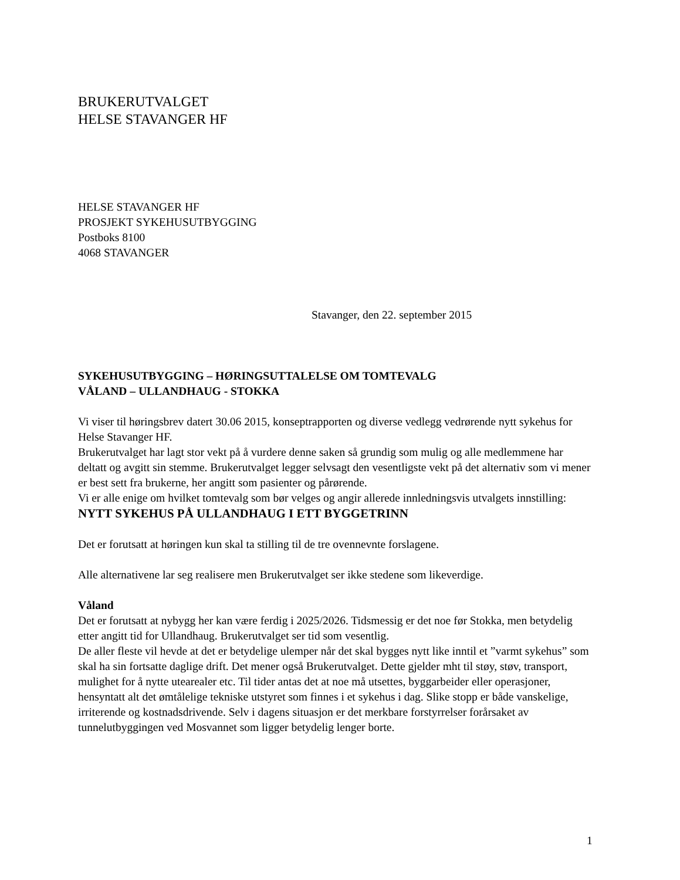BRUKERUTVALGET
HELSE STAVANGER HF
HELSE STAVANGER HF
PROSJEKT SYKEHUSUTBYGGING
Postboks 8100
4068 STAVANGER
Stavanger, den 22. september 2015
SYKEHUSUTBYGGING – HØRINGSUTTALELSE OM TOMTEVALG
VÅLAND – ULLANDHAUG - STOKKA
Vi viser til høringsbrev datert 30.06 2015, konseptrapporten og diverse vedlegg vedrørende nytt sykehus for Helse Stavanger HF.
Brukerutvalget har lagt stor vekt på å vurdere denne saken så grundig som mulig og alle medlemmene har deltatt og avgitt sin stemme. Brukerutvalget legger selvsagt den vesentligste vekt på det alternativ som vi mener er best sett fra brukerne, her angitt som pasienter og pårørende.
Vi er alle enige om hvilket tomtevalg som bør velges og angir allerede innledningsvis utvalgets innstilling:
NYTT SYKEHUS PÅ ULLANDHAUG I ETT BYGGETRINN
Det er forutsatt at høringen kun skal ta stilling til de tre ovennevnte forslagene.
Alle alternativene lar seg realisere men Brukerutvalget ser ikke stedene som likeverdige.
Våland
Det er forutsatt at nybygg her kan være ferdig i 2025/2026. Tidsmessig er det noe før Stokka, men betydelig etter angitt tid for Ullandhaug. Brukerutvalget ser tid som vesentlig.
De aller fleste vil hevde at det er betydelige ulemper når det skal bygges nytt like inntil et ”varmt sykehus” som skal ha sin fortsatte daglige drift. Det mener også Brukerutvalget. Dette gjelder mht til støy, støv, transport, mulighet for å nytte utearealer etc. Til tider antas det at noe må utsettes, byggarbeider eller operasjoner, hensyntatt alt det ømtålelige tekniske utstyret som finnes i et sykehus i dag. Slike stopp er både vanskelige, irriterende og kostnadsdrivende. Selv i dagens situasjon er det merkbare forstyrrelser forårsaket av tunnelutbyggingen ved Mosvannet som ligger betydelig lenger borte.
1